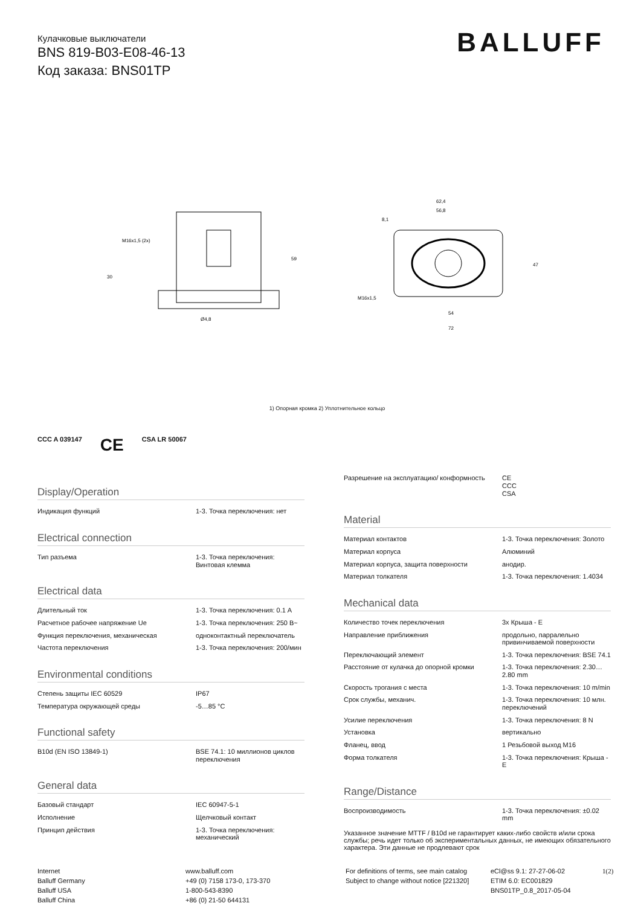BALLUFF
Кулачковые выключатели
BNS 819-B03-E08-46-13
Код заказа: BNS01TP
M16x1,5 (2x)
30
59
Ø4,8
62,4
56,8
8,1
54
72
M16x1,5
47
1) Опорная кромка 2) Уплотнительное кольцо
CCC A 039147 CE CSA LR 50067
Display/Operation
| Индикация функций | 1-3. Точка переключения: нет |
Electrical connection
| Тип разъема | 1-3. Точка переключения: Винтовая клемма |
Electrical data
| Длительный ток | 1-3. Точка переключения: 0.1 A |
| Расчетное рабочее напряжение Ue | 1-3. Точка переключения: 250 В~ |
| Функция переключения, механическая | одноконтактный переключатель |
| Частота переключения | 1-3. Точка переключения: 200/мин |
Environmental conditions
| Степень защиты IEC 60529 | IP67 |
| Температура окружающей среды | -5…85 °C |
Functional safety
| B10d (EN ISO 13849-1) | BSE 74.1: 10 миллионов циклов переключения |
General data
| Базовый стандарт | IEC 60947-5-1 |
| Исполнение | Щелчковый контакт |
| Принцип действия | 1-3. Точка переключения: механический |
| Разрешение на эксплуатацию/ конформность | CE CCC CSA |
Material
| Материал контактов | 1-3. Точка переключения: Золото |
| Материал корпуса | Алюминий |
| Материал корпуса, защита поверхности | анодир. |
| Материал толкателя | 1-3. Точка переключения: 1.4034 |
Mechanical data
| Количество точек переключения | 3x Крыша - E |
| Направление приближения | продольно, парралельно привинчиваемой поверхности |
| Переключающий элемент | 1-3. Точка переключения: BSE 74.1 |
| Расстояние от кулачка до опорной кромки | 1-3. Точка переключения: 2.30…2.80 mm |
| Скорость трогания с места | 1-3. Точка переключения: 10 m/min |
| Срок службы, механич. | 1-3. Точка переключения: 10 млн. переключений |
| Усилие переключения | 1-3. Точка переключения: 8 N |
| Установка | вертикально |
| Фланец, ввод | 1 Резьбовой выход M16 |
| Форма толкателя | 1-3. Точка переключения: Крыша - E |
Range/Distance
| Воспроизводимость | 1-3. Точка переключения: ±0.02 mm |
Указанное значение MTTF / B10d не гарантирует каких-либо свойств и/или срока службы; речь идет только об экспериментальных данных, не имеющих обязательного характера. Эти данные не продлевают срок
Internet
Balluff Germany
Balluff USA
Balluff China
www.balluff.com
+49 (0) 7158 173-0, 173-370
1-800-543-8390
+86 (0) 21-50 644131
For definitions of terms, see main catalog
Subject to change without notice [221320]
eCl@ss 9.1: 27-27-06-02
ETIM 6.0: EC001829
BNS01TP_0.8_2017-05-04
1(2)